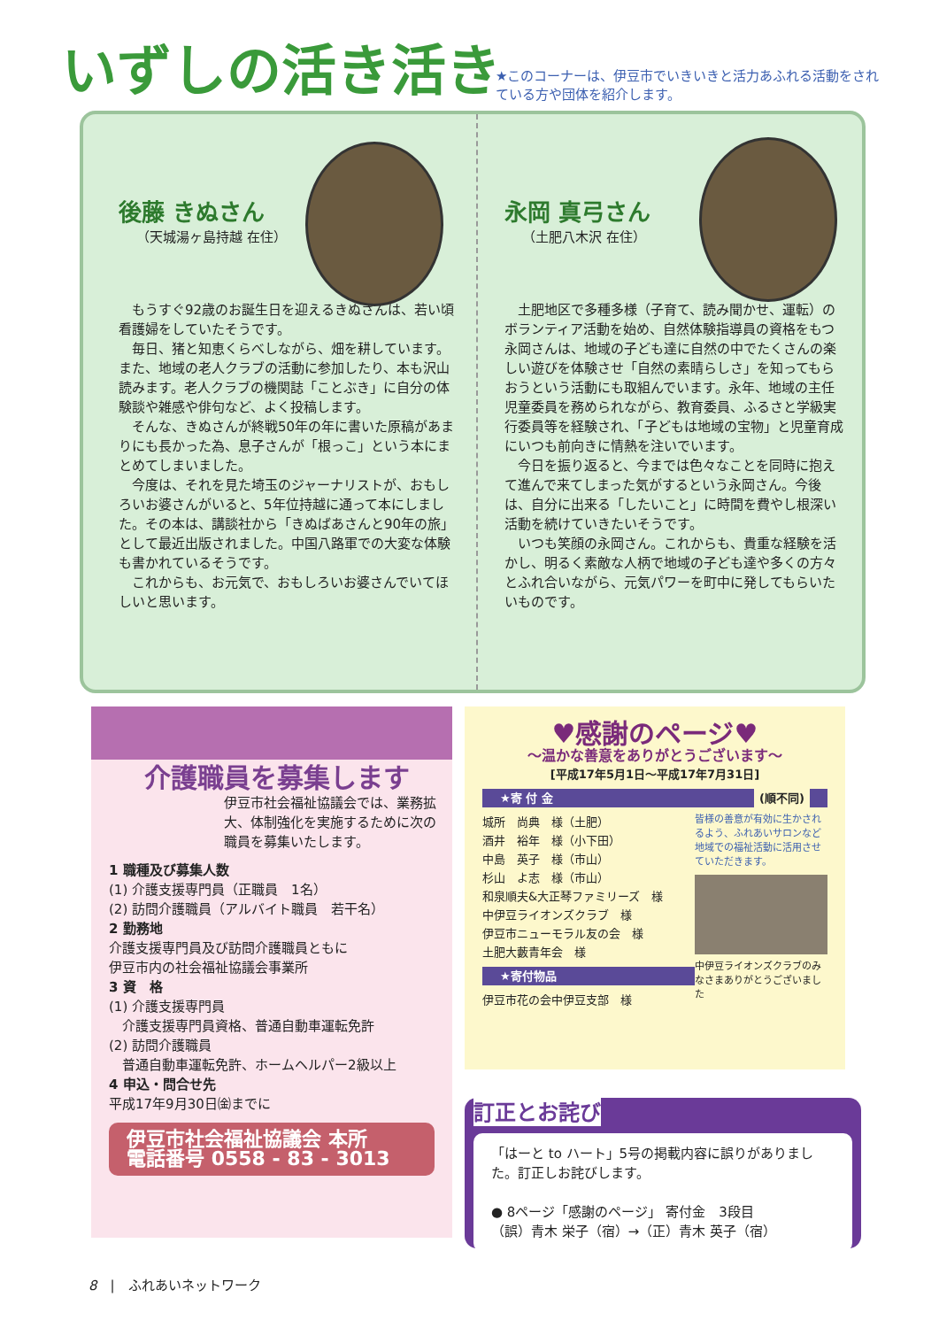いずしの活き活き
★このコーナーは、伊豆市でいきいきと活力あふれる活動をされている方や団体を紹介します。
後藤 きぬさん
（天城湯ヶ島持越 在住）
　もうすぐ92歳のお誕生日を迎えるきぬさんは、若い頃看護婦をしていたそうです。
　毎日、猪と知恵くらべしながら、畑を耕しています。また、地域の老人クラブの活動に参加したり、本も沢山読みます。老人クラブの機関誌「ことぶき」に自分の体験談や雑感や俳句など、よく投稿します。
　そんな、きぬさんが終戦50年の年に書いた原稿があまりにも長かった為、息子さんが「根っこ」という本にまとめてしまいました。
　今度は、それを見た埼玉のジャーナリストが、おもしろいお婆さんがいると、5年位持越に通って本にしました。その本は、講談社から「きぬばあさんと90年の旅」として最近出版されました。中国八路軍での大変な体験も書かれているそうです。
　これからも、お元気で、おもしろいお婆さんでいてほしいと思います。
永岡 真弓さん
（土肥八木沢 在住）
　土肥地区で多種多様（子育て、読み聞かせ、運転）のボランティア活動を始め、自然体験指導員の資格をもつ永岡さんは、地域の子ども達に自然の中でたくさんの楽しい遊びを体験させ「自然の素晴らしさ」を知ってもらおうという活動にも取組んでいます。永年、地域の主任児童委員を務められながら、教育委員、ふるさと学級実行委員等を経験され、「子どもは地域の宝物」と児童育成にいつも前向きに情熱を注いでいます。
　今日を振り返ると、今までは色々なことを同時に抱えて進んで来てしまった気がするという永岡さん。今後は、自分に出来る「したいこと」に時間を費やし根深い活動を続けていきたいそうです。
　いつも笑顔の永岡さん。これからも、貴重な経験を活かし、明るく素敵な人柄で地域の子ども達や多くの方々とふれ合いながら、元気パワーを町中に発してもらいたいものです。
介護職員を募集します
伊豆市社会福祉協議会では、業務拡大、体制強化を実施するために次の職員を募集いたします。
1 職種及び募集人数
(1) 介護支援専門員（正職員　1名）
(2) 訪問介護職員（アルバイト職員　若干名）
2 勤務地
介護支援専門員及び訪問介護職員ともに
伊豆市内の社会福祉協議会事業所
3 資　格
(1) 介護支援専門員
　介護支援専門員資格、普通自動車運転免許
(2) 訪問介護職員
　普通自動車運転免許、ホームヘルパー2級以上
4 申込・問合せ先
平成17年9月30日㈮までに
伊豆市社会福祉協議会 本所
電話番号 0558 - 83 - 3013
♥感謝のページ♥
～温かな善意をありがとうございます～
[平成17年5月1日～平成17年7月31日]
★寄 付 金 (順不同)
城所　尚典　様（土肥）
酒井　裕年　様（小下田）
中島　英子　様（市山）
杉山　よ志　様（市山）
和泉順夫&大正琴ファミリーズ　様
中伊豆ライオンズクラブ　様
伊豆市ニューモラル友の会　様
土肥大藪青年会　様
★寄付物品
伊豆市花の会中伊豆支部　様
皆様の善意が有効に生かされるよう、ふれあいサロンなど地域での福祉活動に活用させていただきます。
中伊豆ライオンズクラブのみなさまありがとうございました
訂正とお詫び
「はーと to ハート」5号の掲載内容に誤りがありました。訂正しお詫びします。
● 8ページ「感謝のページ」 寄付金　3段目
（誤）青木 栄子（宿）→（正）青木 英子（宿）
8　|　ふれあいネットワーク